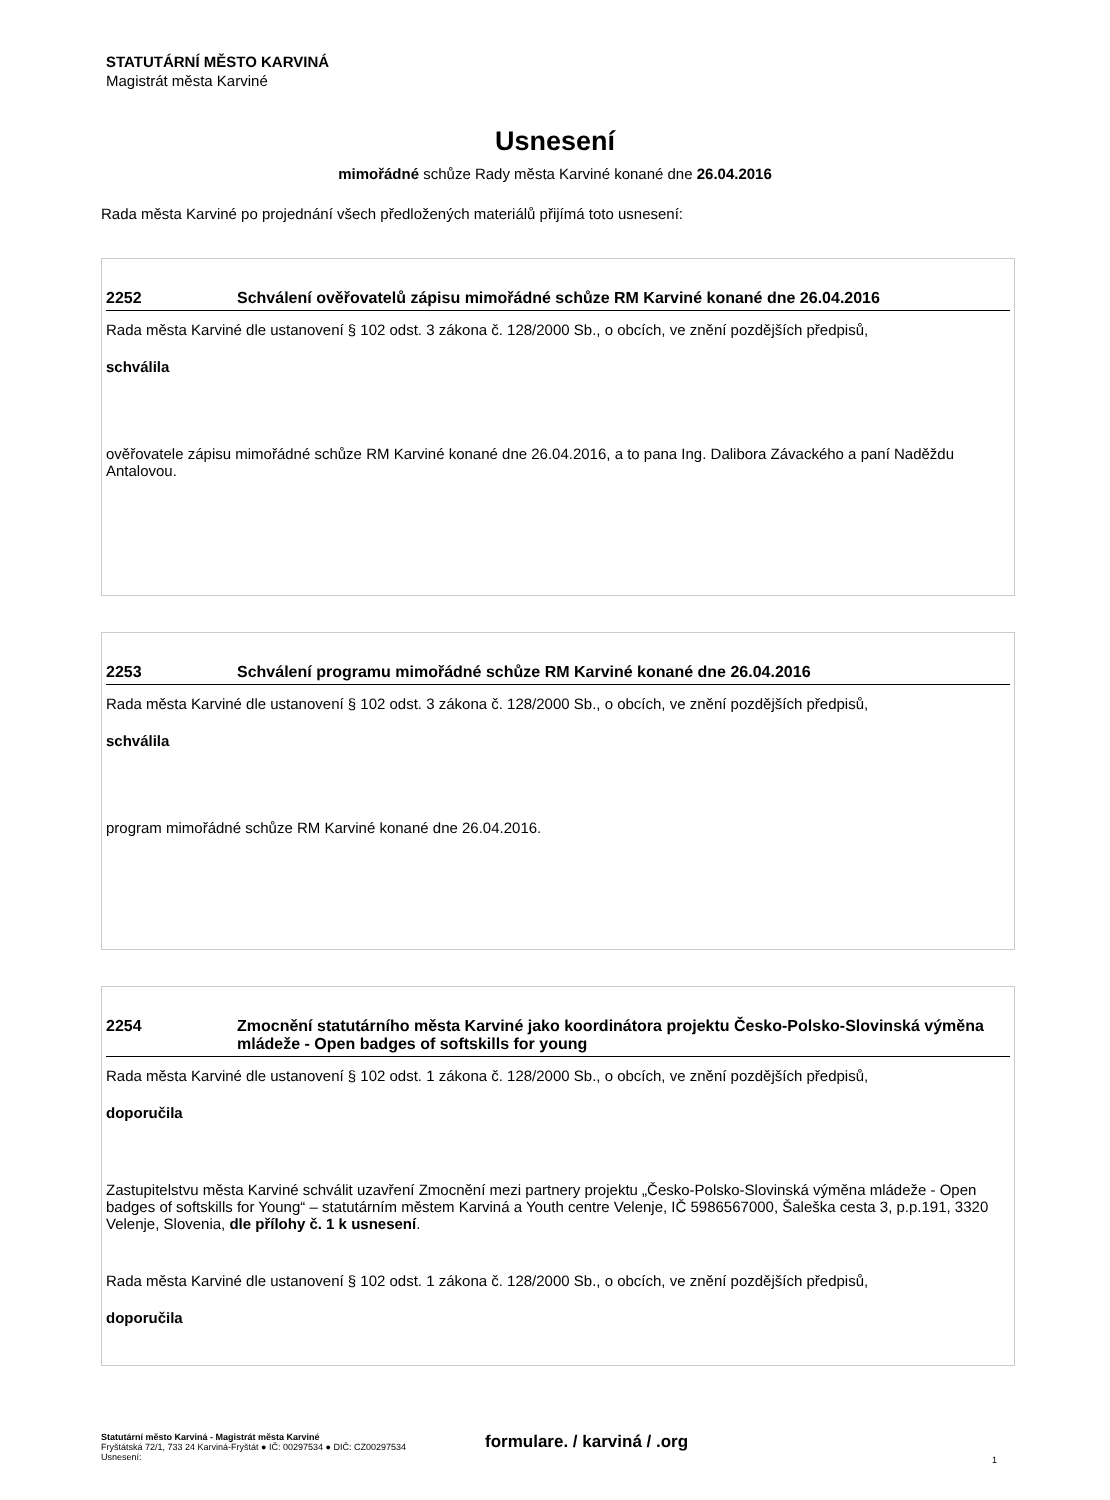STATUTÁRNÍ MĚSTO KARVINÁ
Magistrát města Karviné
Usnesení
mimořádné schůze Rady města Karviné konané dne 26.04.2016
Rada města Karviné po projednání všech předložených materiálů přijímá toto usnesení:
2252 Schválení ověřovatelů zápisu mimořádné schůze RM Karviné konané dne 26.04.2016
Rada města Karviné dle ustanovení § 102 odst. 3 zákona č. 128/2000 Sb., o obcích, ve znění pozdějších předpisů,
schválila
ověřovatele zápisu mimořádné schůze RM Karviné konané dne 26.04.2016, a to pana Ing. Dalibora Závackého a paní Naděždu Antalovou.
2253 Schválení programu mimořádné schůze RM Karviné konané dne 26.04.2016
Rada města Karviné dle ustanovení § 102 odst. 3 zákona č. 128/2000 Sb., o obcích, ve znění pozdějších předpisů,
schválila
program mimořádné schůze RM Karviné konané dne 26.04.2016.
2254 Zmocnění statutárního města Karviné jako koordinátora projektu Česko-Polsko-Slovinská výměna mládeže - Open badges of softskills for young
Rada města Karviné dle ustanovení § 102 odst. 1 zákona č. 128/2000 Sb., o obcích, ve znění pozdějších předpisů,
doporučila
Zastupitelstvu města Karviné schválit uzavření Zmocnění mezi partnery projektu „Česko-Polsko-Slovinská výměna mládeže - Open badges of softskills for Young“ – statutárním městem Karviná a Youth centre Velenje, IČ 5986567000, Šaleška cesta 3, p.p.191, 3320 Velenje, Slovenia, dle přílohy č. 1 k usnesení.
Rada města Karviné dle ustanovení § 102 odst. 1 zákona č. 128/2000 Sb., o obcích, ve znění pozdějších předpisů,
doporučila
Statutární město Karviná - Magistrát města Karviné
Fryštátská 72/1, 733 24 Karviná-Fryštát ● IČ: 00297534 ● DIČ: CZ00297534
Usnesení:
formulare. / karviná / .org
1